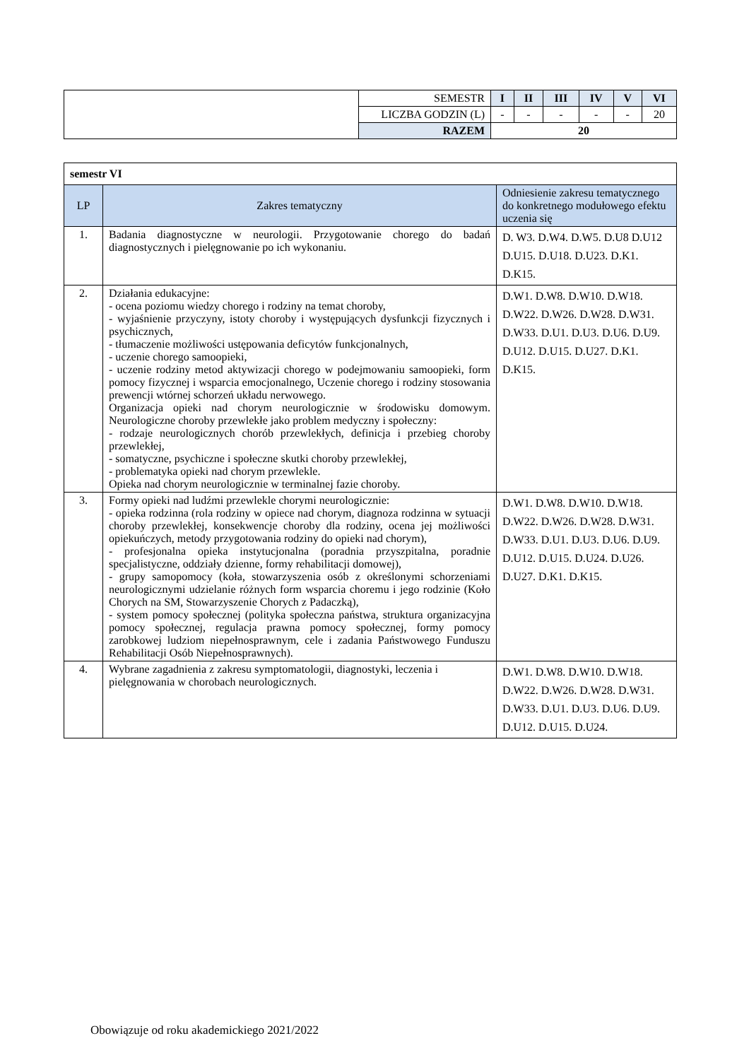| | SEMESTR | I | II | III | IV | V | VI |
| | LICZBA GODZIN (L) | - | - | - | - | - | 20 |
| | RAZEM | 20 | | | | | |
| semestr VI | | |
| LP | Zakres tematyczny | Odniesienie zakresu tematycznego do konkretnego modułowego efektu uczenia się |
| 1. | Badania diagnostyczne w neurologii. Przygotowanie chorego do badań diagnostycznych i pielęgnowanie po ich wykonaniu. | D. W3. D.W4. D.W5. D.U8 D.U12 D.U15. D.U18. D.U23. D.K1. D.K15. |
| 2. | Działania edukacyjne: - ocena poziomu wiedzy chorego i rodziny na temat choroby, - wyjaśnienie przyczyny, istoty choroby i występujących dysfunkcji fizycznych i psychicznych, - tłumaczenie możliwości ustępowania deficytów funkcjonalnych, - uczenie chorego samoopieki, - uczenie rodziny metod aktywizacji chorego w podejmowaniu samoopieki, form pomocy fizycznej i wsparcia emocjonalnego, Uczenie chorego i rodziny stosowania prewencji wtórnej schorzeń układu nerwowego. Organizacja opieki nad chorym neurologicznie w środowisku domowym. Neurologiczne choroby przewlekłe jako problem medyczny i społeczny: - rodzaje neurologicznych chorób przewlekłych, definicja i przebieg choroby przewlekłej, - somatyczne, psychiczne i społeczne skutki choroby przewlekłej, - problematyka opieki nad chorym przewlekle. Opieka nad chorym neurologicznie w terminalnej fazie choroby. | D.W1. D.W8. D.W10. D.W18. D.W22. D.W26. D.W28. D.W31. D.W33. D.U1. D.U3. D.U6. D.U9. D.U12. D.U15. D.U27. D.K1. D.K15. |
| 3. | Formy opieki nad ludźmi przewlekle chorymi neurologicznie: - opieka rodzinna (rola rodziny w opiece nad chorym, diagnoza rodzinna w sytuacji choroby przewlekłej, konsekwencje choroby dla rodziny, ocena jej możliwości opiekuńczych, metody przygotowania rodziny do opieki nad chorym), - profesjonalna opieka instytucjonalna (poradnia przyszpitalna, poradnie specjalistyczne, oddziały dzienne, formy rehabilitacji domowej), - grupy samopomocy (koła, stowarzyszenia osób z określonymi schorzeniami neurologicznymi udzielanie różnych form wsparcia choremu i jego rodzinie (Koło Chorych na SM, Stowarzyszenie Chorych z Padaczką), - system pomocy społecznej (polityka społeczna państwa, struktura organizacyjna pomocy społecznej, regulacja prawna pomocy społecznej, formy pomocy zarobkowej ludziom niepełnosprawnym, cele i zadania Państwowego Funduszu Rehabilitacji Osób Niepełnosprawnych). | D.W1. D.W8. D.W10. D.W18. D.W22. D.W26. D.W28. D.W31. D.W33. D.U1. D.U3. D.U6. D.U9. D.U12. D.U15. D.U24. D.U26. D.U27. D.K1. D.K15. |
| 4. | Wybrane zagadnienia z zakresu symptomatologii, diagnostyki, leczenia i pielęgnowania w chorobach neurologicznych. | D.W1. D.W8. D.W10. D.W18. D.W22. D.W26. D.W28. D.W31. D.W33. D.U1. D.U3. D.U6. D.U9. D.U12. D.U15. D.U24. |
Obowiązuje od roku akademickiego 2021/2022